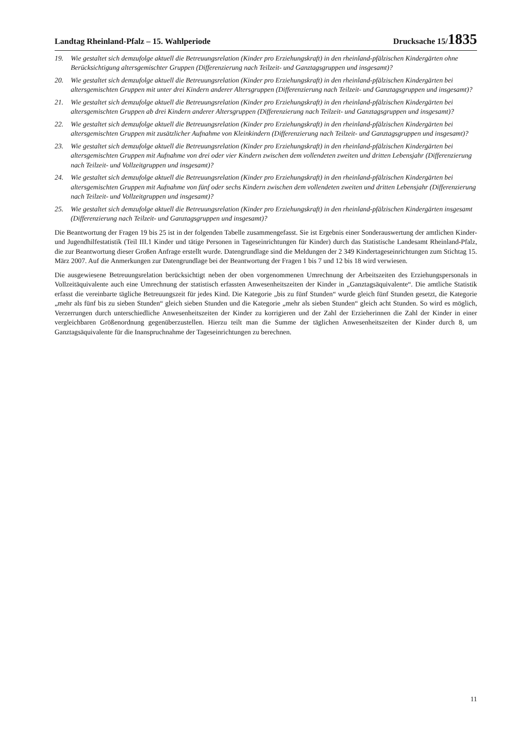Landtag Rheinland-Pfalz – 15. Wahlperiode Drucksache 15/1835
19. Wie gestaltet sich demzufolge aktuell die Betreuungsrelation (Kinder pro Erziehungskraft) in den rheinland-pfälzischen Kindergärten ohne Berücksichtigung altersgemischter Gruppen (Differenzierung nach Teilzeit- und Ganztagsgruppen und insgesamt)?
20. Wie gestaltet sich demzufolge aktuell die Betreuungsrelation (Kinder pro Erziehungskraft) in den rheinland-pfälzischen Kindergärten bei altersgemischten Gruppen mit unter drei Kindern anderer Altersgruppen (Differenzierung nach Teilzeit- und Ganztagsgruppen und insgesamt)?
21. Wie gestaltet sich demzufolge aktuell die Betreuungsrelation (Kinder pro Erziehungskraft) in den rheinland-pfälzischen Kindergärten bei altersgemischten Gruppen ab drei Kindern anderer Altersgruppen (Differenzierung nach Teilzeit- und Ganztagsgruppen und ins­gesamt)?
22. Wie gestaltet sich demzufolge aktuell die Betreuungsrelation (Kinder pro Erziehungskraft) in den rheinland-pfälzischen Kindergärten bei altersgemischten Gruppen mit zusätzlicher Aufnahme von Kleinkindern (Differenzierung nach Teilzeit- und Ganztagsgruppen und insgesamt)?
23. Wie gestaltet sich demzufolge aktuell die Betreuungsrelation (Kinder pro Erziehungskraft) in den rheinland-pfälzischen Kindergärten bei altersgemischten Gruppen mit Aufnahme von drei oder vier Kindern zwischen dem vollendeten zweiten und dritten Lebensjahr (Differenzierung nach Teilzeit- und Vollzeitgruppen und insgesamt)?
24. Wie gestaltet sich demzufolge aktuell die Betreuungsrelation (Kinder pro Erziehungskraft) in den rheinland-pfälzischen Kindergärten bei altersgemischten Gruppen mit Aufnahme von fünf oder sechs Kindern zwischen dem vollendeten zweiten und dritten Lebensjahr (Differenzierung nach Teilzeit- und Vollzeitgruppen und insgesamt)?
25. Wie gestaltet sich demzufolge aktuell die Betreuungsrelation (Kinder pro Erziehungskraft) in den rheinland-pfälzischen Kindergärten insgesamt (Differenzierung nach Teilzeit- und Ganztagsgruppen und insgesamt)?
Die Beantwortung der Fragen 19 bis 25 ist in der folgenden Tabelle zusammengefasst. Sie ist Ergebnis einer Sonderauswertung der amtlichen Kinder- und Jugendhilfestatistik (Teil III.1 Kinder und tätige Personen in Tageseinrichtungen für Kinder) durch das Statis­tische Landesamt Rheinland-Pfalz, die zur Beantwortung dieser Großen Anfrage erstellt wurde. Datengrundlage sind die Meldungen der 2 349 Kindertageseinrichtungen zum Stichtag 15. März 2007. Auf die Anmerkungen zur Datengrundlage bei der Beantwortung der Fragen 1 bis 7 und 12 bis 18 wird verwiesen.
Die ausgewiesene Betreuungsrelation berücksichtigt neben der oben vorgenommenen Umrechnung der Arbeitszeiten des Er­ziehungspersonals in Vollzeitäquivalente auch eine Umrechnung der statistisch erfassten Anwesenheitszeiten der Kinder in „Ganz­tagsäquivalente“. Die amtliche Statistik erfasst die vereinbarte tägliche Betreuungszeit für jedes Kind. Die Kategorie „bis zu fünf Stunden“ wurde gleich fünf Stunden gesetzt, die Kategorie „mehr als fünf bis zu sieben Stunden“ gleich sieben Stunden und die Kate­gorie „mehr als sieben Stunden“ gleich acht Stunden. So wird es möglich, Verzerrungen durch unterschiedliche Anwesenheitszeiten der Kinder zu korrigieren und der Zahl der Erzieherinnen die Zahl der Kinder in einer vergleichbaren Größenordnung gegen­überzustellen. Hierzu teilt man die Summe der täglichen Anwesenheitszeiten der Kinder durch 8, um Ganztagsäquivalente für die Inanspruchnahme der Tageseinrichtungen zu berechnen.
11